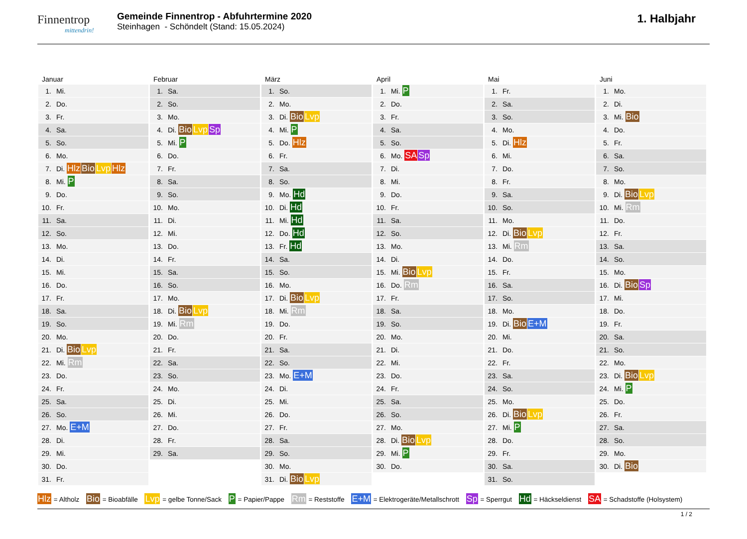Finnentrop
mittendrin!
Gemeinde Finnentrop - Abfuhrtermine 2020
Steinhagen - Schöndelt (Stand: 15.05.2024)
1. Halbjahr
Januar
| 1. | Mi. |
| 2. | Do. |
| 3. | Fr. |
| 4. | Sa. |
| 5. | So. |
| 6. | Mo. |
| 7. | Di. Hlz Bio Lvp Hlz |
| 8. | Mi. P |
| 9. | Do. |
| 10. | Fr. |
| 11. | Sa. |
| 12. | So. |
| 13. | Mo. |
| 14. | Di. |
| 15. | Mi. |
| 16. | Do. |
| 17. | Fr. |
| 18. | Sa. |
| 19. | So. |
| 20. | Mo. |
| 21. | Di. Bio Lvp |
| 22. | Mi. Rm |
| 23. | Do. |
| 24. | Fr. |
| 25. | Sa. |
| 26. | So. |
| 27. | Mo. E+M |
| 28. | Di. |
| 29. | Mi. |
| 30. | Do. |
| 31. | Fr. |
Februar
| 1. | Sa. |
| 2. | So. |
| 3. | Mo. |
| 4. | Di. Bio Lvp Sp |
| 5. | Mi. P |
| 6. | Do. |
| 7. | Fr. |
| 8. | Sa. |
| 9. | So. |
| 10. | Mo. |
| 11. | Di. |
| 12. | Mi. |
| 13. | Do. |
| 14. | Fr. |
| 15. | Sa. |
| 16. | So. |
| 17. | Mo. |
| 18. | Di. Bio Lvp |
| 19. | Mi. Rm |
| 20. | Do. |
| 21. | Fr. |
| 22. | Sa. |
| 23. | So. |
| 24. | Mo. |
| 25. | Di. |
| 26. | Mi. |
| 27. | Do. |
| 28. | Fr. |
| 29. | Sa. |
März
| 1. | So. |
| 2. | Mo. |
| 3. | Di. Bio Lvp |
| 4. | Mi. P |
| 5. | Do. Hlz |
| 6. | Fr. |
| 7. | Sa. |
| 8. | So. |
| 9. | Mo. Hd |
| 10. | Di. Hd |
| 11. | Mi. Hd |
| 12. | Do. Hd |
| 13. | Fr. Hd |
| 14. | Sa. |
| 15. | So. |
| 16. | Mo. |
| 17. | Di. Bio Lvp |
| 18. | Mi. Rm |
| 19. | Do. |
| 20. | Fr. |
| 21. | Sa. |
| 22. | So. |
| 23. | Mo. E+M |
| 24. | Di. |
| 25. | Mi. |
| 26. | Do. |
| 27. | Fr. |
| 28. | Sa. |
| 29. | So. |
| 30. | Mo. |
| 31. | Di. Bio Lvp |
April
| 1. | Mi. P |
| 2. | Do. |
| 3. | Fr. |
| 4. | Sa. |
| 5. | So. |
| 6. | Mo. SA Sp |
| 7. | Di. |
| 8. | Mi. |
| 9. | Do. |
| 10. | Fr. |
| 11. | Sa. |
| 12. | So. |
| 13. | Mo. |
| 14. | Di. |
| 15. | Mi. Bio Lvp |
| 16. | Do. Rm |
| 17. | Fr. |
| 18. | Sa. |
| 19. | So. |
| 20. | Mo. |
| 21. | Di. |
| 22. | Mi. |
| 23. | Do. |
| 24. | Fr. |
| 25. | Sa. |
| 26. | So. |
| 27. | Mo. |
| 28. | Di. Bio Lvp |
| 29. | Mi. P |
| 30. | Do. |
Mai
| 1. | Fr. |
| 2. | Sa. |
| 3. | So. |
| 4. | Mo. |
| 5. | Di. Hlz |
| 6. | Mi. |
| 7. | Do. |
| 8. | Fr. |
| 9. | Sa. |
| 10. | So. |
| 11. | Mo. |
| 12. | Di. Bio Lvp |
| 13. | Mi. Rm |
| 14. | Do. |
| 15. | Fr. |
| 16. | Sa. |
| 17. | So. |
| 18. | Mo. |
| 19. | Di. Bio E+M |
| 20. | Mi. |
| 21. | Do. |
| 22. | Fr. |
| 23. | Sa. |
| 24. | So. |
| 25. | Mo. |
| 26. | Di. Bio Lvp |
| 27. | Mi. P |
| 28. | Do. |
| 29. | Fr. |
| 30. | Sa. |
| 31. | So. |
Juni
| 1. | Mo. |
| 2. | Di. |
| 3. | Mi. Bio |
| 4. | Do. |
| 5. | Fr. |
| 6. | Sa. |
| 7. | So. |
| 8. | Mo. |
| 9. | Di. Bio Lvp |
| 10. | Mi. Rm |
| 11. | Do. |
| 12. | Fr. |
| 13. | Sa. |
| 14. | So. |
| 15. | Mo. |
| 16. | Di. Bio Sp |
| 17. | Mi. |
| 18. | Do. |
| 19. | Fr. |
| 20. | Sa. |
| 21. | So. |
| 22. | Mo. |
| 23. | Di. Bio Lvp |
| 24. | Mi. P |
| 25. | Do. |
| 26. | Fr. |
| 27. | Sa. |
| 28. | So. |
| 29. | Mo. |
| 30. | Di. Bio |
Hlz = Altholz Bio = Bioabfälle Lvp = gelbe Tonne/Sack P = Papier/Pappe Rm = Reststoffe E+M = Elektrogeräte/Metallschrott Sp = Sperrgut Hd = Häckseldienst SA = Schadstoffe (Holsystem)
1 / 2